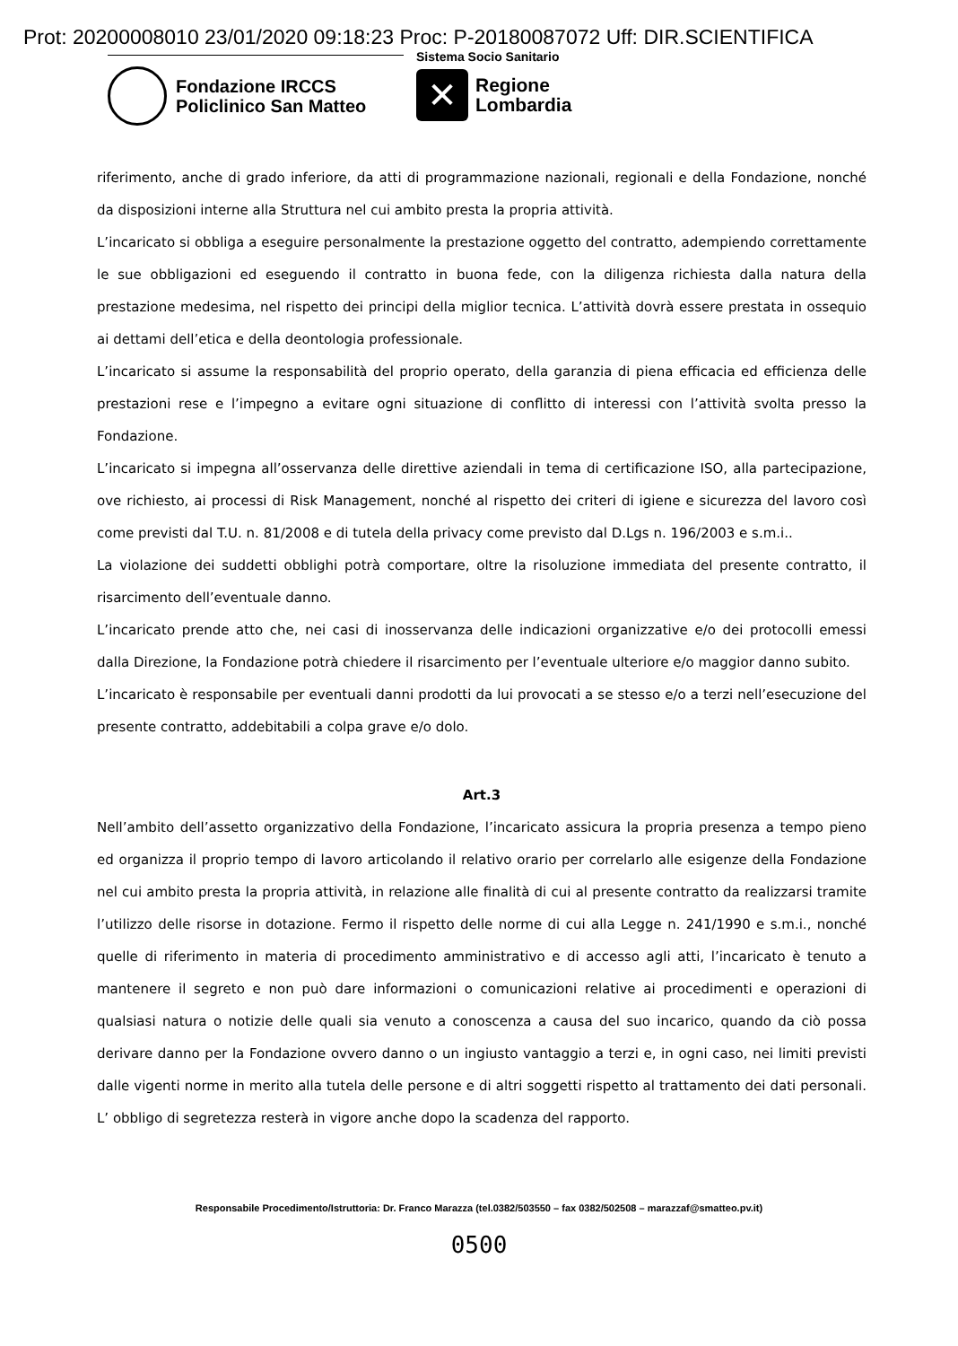Prot: 20200008010 23/01/2020 09:18:23 Proc: P-20180087072 Uff: DIR.SCIENTIFICA
Fondazione IRCCS
Policlinico San Matteo
Sistema Socio Sanitario
✕
Regione
Lombardia
riferimento, anche di grado inferiore, da atti di programmazione nazionali, regionali e della Fondazione, nonché da disposizioni interne alla Struttura nel cui ambito presta la propria attività.
L’incaricato si obbliga a eseguire personalmente la prestazione oggetto del contratto, adempiendo correttamente le sue obbligazioni ed eseguendo il contratto in buona fede, con la diligenza richiesta dalla natura della prestazione medesima, nel rispetto dei principi della miglior tecnica. L’attività dovrà essere prestata in ossequio ai dettami dell’etica e della deontologia professionale.
L’incaricato si assume la responsabilità del proprio operato, della garanzia di piena efficacia ed efficienza delle prestazioni rese e l’impegno a evitare ogni situazione di conflitto di interessi con l’attività svolta presso la Fondazione.
L’incaricato si impegna all’osservanza delle direttive aziendali in tema di certificazione ISO, alla partecipazione, ove richiesto, ai processi di Risk Management, nonché al rispetto dei criteri di igiene e sicurezza del lavoro così come previsti dal T.U. n. 81/2008 e di tutela della privacy come previsto dal D.Lgs n. 196/2003 e s.m.i..
La violazione dei suddetti obblighi potrà comportare, oltre la risoluzione immediata del presente contratto, il risarcimento dell’eventuale danno.
L’incaricato prende atto che, nei casi di inosservanza delle indicazioni organizzative e/o dei protocolli emessi dalla Direzione, la Fondazione potrà chiedere il risarcimento per l’eventuale ulteriore e/o maggior danno subito.
L’incaricato è responsabile per eventuali danni prodotti da lui provocati a se stesso e/o a terzi nell’esecuzione del presente contratto, addebitabili a colpa grave e/o dolo.
Art.3
Nell’ambito dell’assetto organizzativo della Fondazione, l’incaricato assicura la propria presenza a tempo pieno ed organizza il proprio tempo di lavoro articolando il relativo orario per correlarlo alle esigenze della Fondazione nel cui ambito presta la propria attività, in relazione alle finalità di cui al presente contratto da realizzarsi tramite l’utilizzo delle risorse in dotazione. Fermo il rispetto delle norme di cui alla Legge n. 241/1990 e s.m.i., nonché quelle di riferimento in materia di procedimento amministrativo e di accesso agli atti, l’incaricato è tenuto a mantenere il segreto e non può dare informazioni o comunicazioni relative ai procedimenti e operazioni di qualsiasi natura o notizie delle quali sia venuto a conoscenza a causa del suo incarico, quando da ciò possa derivare danno per la Fondazione ovvero danno o un ingiusto vantaggio a terzi e, in ogni caso, nei limiti previsti dalle vigenti norme in merito alla tutela delle persone e di altri soggetti rispetto al trattamento dei dati personali. L’ obbligo di segretezza resterà in vigore anche dopo la scadenza del rapporto.
Responsabile Procedimento/Istruttoria: Dr. Franco Marazza (tel.0382/503550 – fax 0382/502508 – marazzaf@smatteo.pv.it)
0500